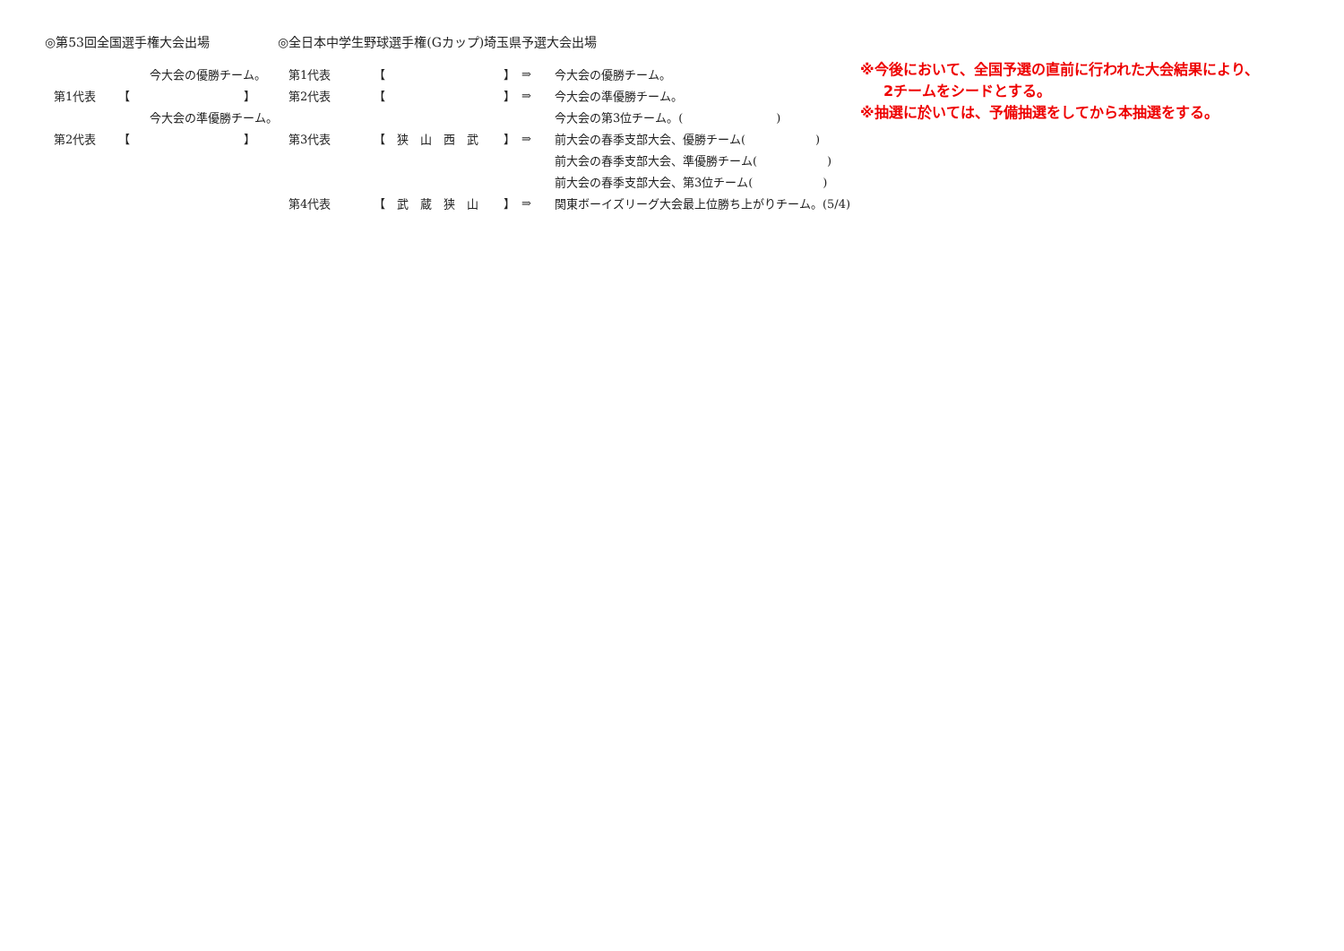◎第53回全国選手権大会出場
| | 今大会の優勝チーム。 | |
| 第1代表 | 【 | 】 |
| | 今大会の準優勝チーム。 | |
| 第2代表 | 【 | 】 |
◎全日本中学生野球選手権(Gカップ)埼玉県予選大会出場
| 第1代表 | 【 | 】 | ⇒ | 今大会の優勝チーム。 |
| 第2代表 | 【 | 】 | ⇒ | 今大会の準優勝チーム。 |
| | | | | 今大会の第3位チーム。( ) |
| 第3代表 | 【 狭 山 西 武 | 】 | ⇒ | 前大会の春季支部大会、優勝チーム( ) |
| | | | | 前大会の春季支部大会、準優勝チーム( ) |
| | | | | 前大会の春季支部大会、第3位チーム( ) |
| 第4代表 | 【 武 蔵 狭 山 | 】 | ⇒ | 関東ボーイズリーグ大会最上位勝ち上がりチーム。(5/4) |
※今後において、全国予選の直前に行われた大会結果により、
2チームをシードとする。
※抽選に於いては、予備抽選をしてから本抽選をする。